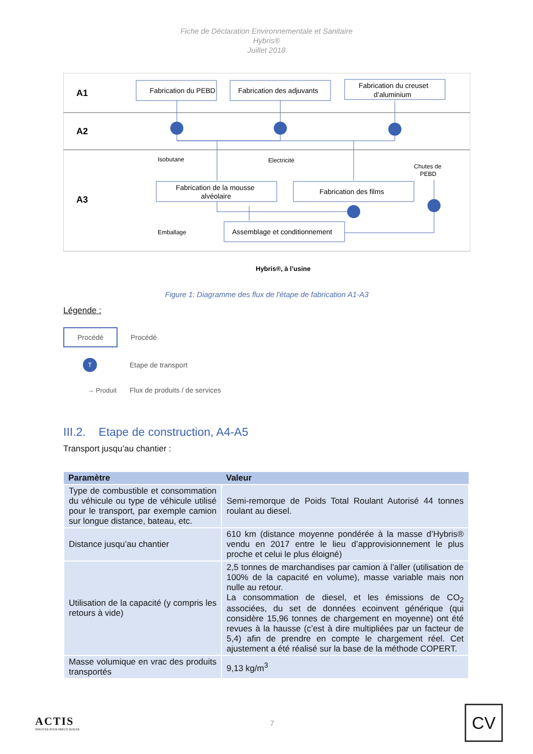Fiche de Déclaration Environnementale et Sanitaire
Hybris®
Juillet 2018
A1
A2
A3
Fabrication du PEBD
Fabrication des adjuvants
Fabrication du creuset
d’aluminium
Fabrication de la mousse
alvéolaire
Fabrication des films
Assemblage et conditionnement
Isobutane
Electricité
Chutes de
PEBD
Emballage
Hybris®, à l’usine
Figure 1: Diagramme des flux de l'étape de fabrication A1-A3
Légende :
Procédé Procédé
T Etape de transport
→ Produit Flux de produits / de services
III.2. Etape de construction, A4-A5
Transport jusqu’au chantier :
| Paramètre | Valeur |
| --- | --- |
| Type de combustible et consommation du véhicule ou type de véhicule utilisé pour le transport, par exemple camion sur longue distance, bateau, etc. | Semi-remorque de Poids Total Roulant Autorisé 44 tonnes roulant au diesel. |
| Distance jusqu’au chantier | 610 km (distance moyenne pondérée à la masse d’Hybris® vendu en 2017 entre le lieu d’approvisionnement le plus proche et celui le plus éloigné) |
| Utilisation de la capacité (y compris les retours à vide) | 2,5 tonnes de marchandises par camion à l’aller (utilisation de 100% de la capacité en volume), masse variable mais non nulle au retour. La consommation de diesel, et les émissions de CO<sub>2</sub> associées, du set de données ecoinvent générique (qui considère 15,96 tonnes de chargement en moyenne) ont été revues à la hausse (c’est à dire multipliées par un facteur de 5,4) afin de prendre en compte le chargement réel. Cet ajustement a été réalisé sur la base de la méthode COPERT. |
| Masse volumique en vrac des produits transportés | 9,13 kg/m<sup>3</sup> |
ACTIS
INNOVER POUR MIEUX ISOLER
7
CV